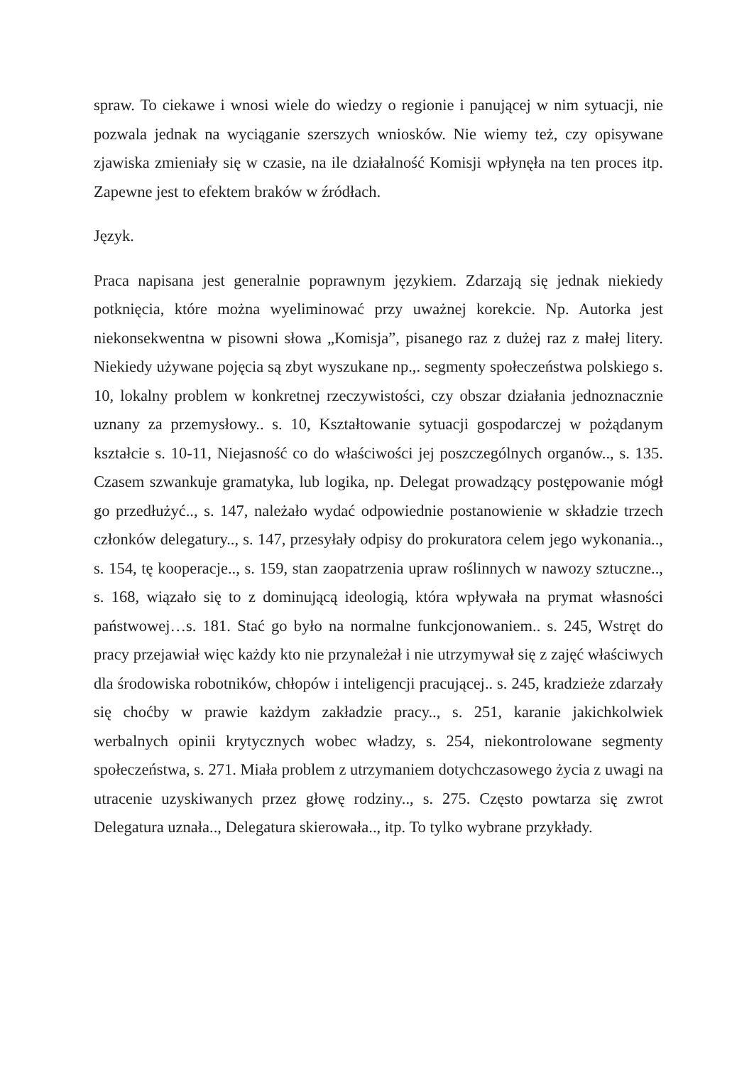spraw. To ciekawe i wnosi wiele do wiedzy o regionie i panującej w nim sytuacji, nie pozwala jednak na wyciąganie szerszych wniosków. Nie wiemy też, czy opisywane zjawiska zmieniały się w czasie, na ile działalność Komisji wpłynęła na ten proces itp. Zapewne jest to efektem braków w źródłach.
Język.
Praca napisana jest generalnie poprawnym językiem. Zdarzają się jednak niekiedy potknięcia, które można wyeliminować przy uważnej korekcie. Np. Autorka jest niekonsekwentna w pisowni słowa „Komisja”, pisanego raz z dużej raz z małej litery. Niekiedy używane pojęcia są zbyt wyszukane np.,. segmenty społeczeństwa polskiego s. 10, lokalny problem w konkretnej rzeczywistości, czy obszar działania jednoznacznie uznany za przemysłowy.. s. 10, Kształtowanie sytuacji gospodarczej w pożądanym kształcie s. 10-11, Niejasność co do właściwości jej poszczególnych organów.., s. 135. Czasem szwankuje gramatyka, lub logika, np. Delegat prowadzący postępowanie mógł go przedłużyć.., s. 147, należało wydać odpowiednie postanowienie w składzie trzech członków delegatury.., s. 147, przesyłały odpisy do prokuratora celem jego wykonania.., s. 154, tę kooperacje.., s. 159, stan zaopatrzenia upraw roślinnych w nawozy sztuczne.., s. 168, wiązało się to z dominującą ideologią, która wpływała na prymat własności państwowej…s. 181. Stać go było na normalne funkcjonowaniem.. s. 245, Wstręt do pracy przejawiał więc każdy kto nie przynależał i nie utrzymywał się z zajęć właściwych dla środowiska robotników, chłopów i inteligencji pracującej.. s. 245, kradzieże zdarzały się choćby w prawie każdym zakładzie pracy.., s. 251, karanie jakichkolwiek werbalnych opinii krytycznych wobec władzy, s. 254, niekontrolowane segmenty społeczeństwa, s. 271. Miała problem z utrzymaniem dotychczasowego życia z uwagi na utracenie uzyskiwanych przez głowę rodziny.., s. 275. Często powtarza się zwrot Delegatura uznała.., Delegatura skierowała.., itp. To tylko wybrane przykłady.